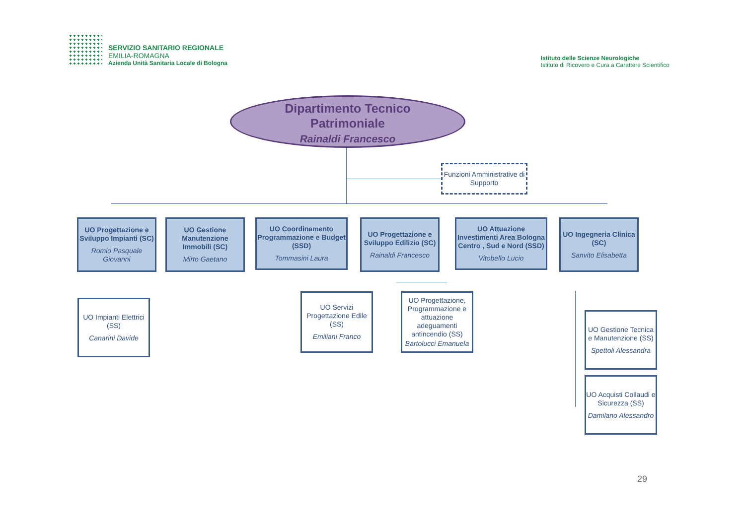SERVIZIO SANITARIO REGIONALE
EMILIA-ROMAGNA
Azienda Unità Sanitaria Locale di Bologna
Istituto delle Scienze Neurologiche
Istituto di Ricovero e Cura a Carattere Scientifico
Dipartimento Tecnico
Patrimoniale
Rainaldi Francesco
Funzioni Amministrative di Supporto
UO Progettazione e Sviluppo Impianti (SC)
Romio Pasquale Giovanni
UO Gestione Manutenzione Immobili (SC)
Mirto Gaetano
UO Coordinamento Programmazione e Budget (SSD)
Tommasini Laura
UO Progettazione e Sviluppo Edilizio (SC)
Rainaldi Francesco
UO Attuazione Investimenti Area Bologna Centro , Sud e Nord (SSD)
Vitobello Lucio
UO Ingegneria Clinica (SC)
Sanvito Elisabetta
UO Impianti Elettrici (SS)
Canarini Davide
UO Servizi Progettazione Edile (SS)
Emiliani Franco
UO Progettazione, Programmazione e attuazione adeguamenti antincendio (SS)
Bartolucci Emanuela
UO Gestione Tecnica e Manutenzione (SS)
Spettoli Alessandra
UO Acquisti Collaudi e Sicurezza (SS)
Damilano Alessandro
29